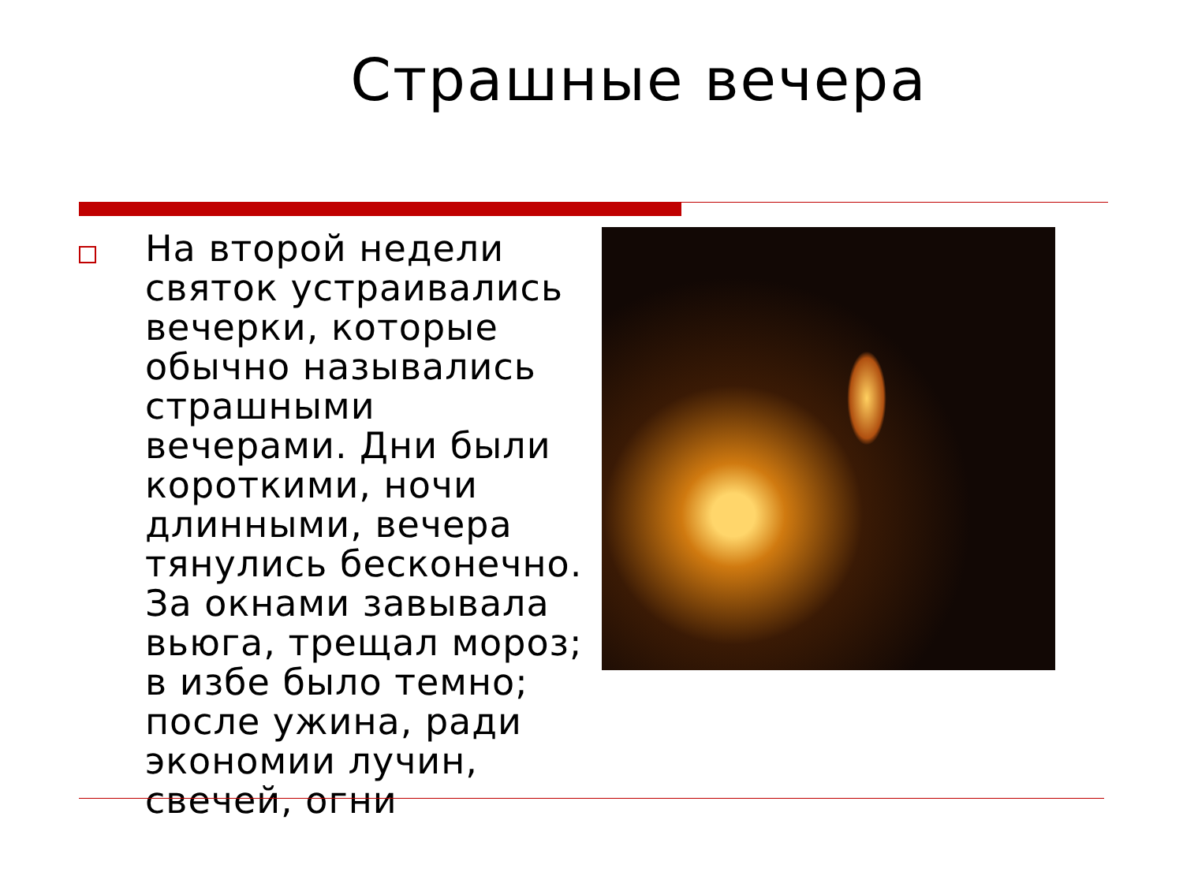Страшные вечера
На второй недели святок устраивались вечерки, которые обычно назывались страшными вечерами. Дни были короткими, ночи длинными, вечера тянулись бесконечно. За окнами завывала вьюга, трещал мороз; в избе было темно; после ужина, ради экономии лучин, свечей, огни